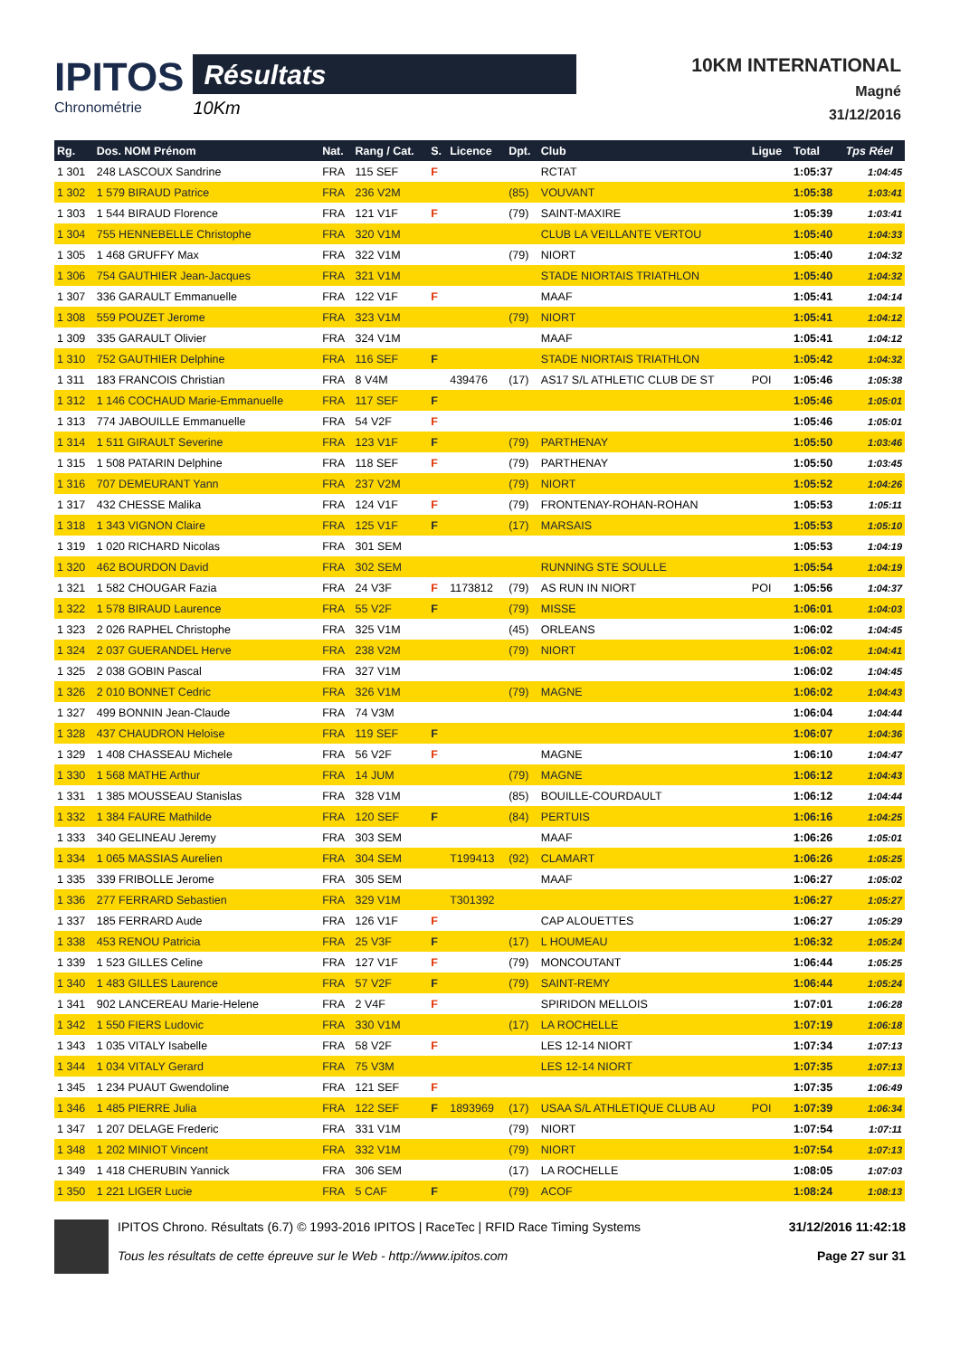IPITOS
Chronométrie
Résultats
10Km
10KM INTERNATIONAL
Magné
31/12/2016
| Rg. | Dos. NOM Prénom | Nat. | Rang / Cat. | S. | Licence | Dpt. | Club | Ligue | Total | Tps Réel |
| --- | --- | --- | --- | --- | --- | --- | --- | --- | --- | --- |
| 1 301 | 248 LASCOUX Sandrine | FRA | 115 SEF | F | | | RCTAT | | 1:05:37 | 1:04:45 |
| 1 302 | 1 579 BIRAUD Patrice | FRA | 236 V2M | | | (85) | VOUVANT | | 1:05:38 | 1:03:41 |
| 1 303 | 1 544 BIRAUD Florence | FRA | 121 V1F | F | | (79) | SAINT-MAXIRE | | 1:05:39 | 1:03:41 |
| 1 304 | 755 HENNEBELLE Christophe | FRA | 320 V1M | | | | CLUB LA VEILLANTE VERTOU | | 1:05:40 | 1:04:33 |
| 1 305 | 1 468 GRUFFY Max | FRA | 322 V1M | | | (79) | NIORT | | 1:05:40 | 1:04:32 |
| 1 306 | 754 GAUTHIER Jean-Jacques | FRA | 321 V1M | | | | STADE NIORTAIS TRIATHLON | | 1:05:40 | 1:04:32 |
| 1 307 | 336 GARAULT Emmanuelle | FRA | 122 V1F | F | | | MAAF | | 1:05:41 | 1:04:14 |
| 1 308 | 559 POUZET Jerome | FRA | 323 V1M | | | (79) | NIORT | | 1:05:41 | 1:04:12 |
| 1 309 | 335 GARAULT Olivier | FRA | 324 V1M | | | | MAAF | | 1:05:41 | 1:04:12 |
| 1 310 | 752 GAUTHIER Delphine | FRA | 116 SEF | F | | | STADE NIORTAIS TRIATHLON | | 1:05:42 | 1:04:32 |
| 1 311 | 183 FRANCOIS Christian | FRA | 8 V4M | | 439476 | (17) | AS17 S/L ATHLETIC CLUB DE ST | POI | 1:05:46 | 1:05:38 |
| 1 312 | 1 146 COCHAUD Marie-Emmanuelle | FRA | 117 SEF | F | | | | | 1:05:46 | 1:05:01 |
| 1 313 | 774 JABOUILLE Emmanuelle | FRA | 54 V2F | F | | | | | 1:05:46 | 1:05:01 |
| 1 314 | 1 511 GIRAULT Severine | FRA | 123 V1F | F | | (79) | PARTHENAY | | 1:05:50 | 1:03:46 |
| 1 315 | 1 508 PATARIN Delphine | FRA | 118 SEF | F | | (79) | PARTHENAY | | 1:05:50 | 1:03:45 |
| 1 316 | 707 DEMEURANT Yann | FRA | 237 V2M | | | (79) | NIORT | | 1:05:52 | 1:04:26 |
| 1 317 | 432 CHESSE Malika | FRA | 124 V1F | F | | (79) | FRONTENAY-ROHAN-ROHAN | | 1:05:53 | 1:05:11 |
| 1 318 | 1 343 VIGNON Claire | FRA | 125 V1F | F | | (17) | MARSAIS | | 1:05:53 | 1:05:10 |
| 1 319 | 1 020 RICHARD Nicolas | FRA | 301 SEM | | | | | | 1:05:53 | 1:04:19 |
| 1 320 | 462 BOURDON David | FRA | 302 SEM | | | | RUNNING STE SOULLE | | 1:05:54 | 1:04:19 |
| 1 321 | 1 582 CHOUGAR Fazia | FRA | 24 V3F | F | 1173812 | (79) | AS RUN IN NIORT | POI | 1:05:56 | 1:04:37 |
| 1 322 | 1 578 BIRAUD Laurence | FRA | 55 V2F | F | | (79) | MISSE | | 1:06:01 | 1:04:03 |
| 1 323 | 2 026 RAPHEL Christophe | FRA | 325 V1M | | | (45) | ORLEANS | | 1:06:02 | 1:04:45 |
| 1 324 | 2 037 GUERANDEL Herve | FRA | 238 V2M | | | (79) | NIORT | | 1:06:02 | 1:04:41 |
| 1 325 | 2 038 GOBIN Pascal | FRA | 327 V1M | | | | | | 1:06:02 | 1:04:45 |
| 1 326 | 2 010 BONNET Cedric | FRA | 326 V1M | | | (79) | MAGNE | | 1:06:02 | 1:04:43 |
| 1 327 | 499 BONNIN Jean-Claude | FRA | 74 V3M | | | | | | 1:06:04 | 1:04:44 |
| 1 328 | 437 CHAUDRON Heloise | FRA | 119 SEF | F | | | | | 1:06:07 | 1:04:36 |
| 1 329 | 1 408 CHASSEAU Michele | FRA | 56 V2F | F | | | MAGNE | | 1:06:10 | 1:04:47 |
| 1 330 | 1 568 MATHE Arthur | FRA | 14 JUM | | | (79) | MAGNE | | 1:06:12 | 1:04:43 |
| 1 331 | 1 385 MOUSSEAU Stanislas | FRA | 328 V1M | | | (85) | BOUILLE-COURDAULT | | 1:06:12 | 1:04:44 |
| 1 332 | 1 384 FAURE Mathilde | FRA | 120 SEF | F | | (84) | PERTUIS | | 1:06:16 | 1:04:25 |
| 1 333 | 340 GELINEAU Jeremy | FRA | 303 SEM | | | | MAAF | | 1:06:26 | 1:05:01 |
| 1 334 | 1 065 MASSIAS Aurelien | FRA | 304 SEM | | T199413 | (92) | CLAMART | | 1:06:26 | 1:05:25 |
| 1 335 | 339 FRIBOLLE Jerome | FRA | 305 SEM | | | | MAAF | | 1:06:27 | 1:05:02 |
| 1 336 | 277 FERRARD Sebastien | FRA | 329 V1M | | T301392 | | | | 1:06:27 | 1:05:27 |
| 1 337 | 185 FERRARD Aude | FRA | 126 V1F | F | | | CAP ALOUETTES | | 1:06:27 | 1:05:29 |
| 1 338 | 453 RENOU Patricia | FRA | 25 V3F | F | | (17) | L HOUMEAU | | 1:06:32 | 1:05:24 |
| 1 339 | 1 523 GILLES Celine | FRA | 127 V1F | F | | (79) | MONCOUTANT | | 1:06:44 | 1:05:25 |
| 1 340 | 1 483 GILLES Laurence | FRA | 57 V2F | F | | (79) | SAINT-REMY | | 1:06:44 | 1:05:24 |
| 1 341 | 902 LANCEREAU Marie-Helene | FRA | 2 V4F | F | | | SPIRIDON MELLOIS | | 1:07:01 | 1:06:28 |
| 1 342 | 1 550 FIERS Ludovic | FRA | 330 V1M | | | (17) | LA ROCHELLE | | 1:07:19 | 1:06:18 |
| 1 343 | 1 035 VITALY Isabelle | FRA | 58 V2F | F | | | LES 12-14 NIORT | | 1:07:34 | 1:07:13 |
| 1 344 | 1 034 VITALY Gerard | FRA | 75 V3M | | | | LES 12-14 NIORT | | 1:07:35 | 1:07:13 |
| 1 345 | 1 234 PUAUT Gwendoline | FRA | 121 SEF | F | | | | | 1:07:35 | 1:06:49 |
| 1 346 | 1 485 PIERRE Julia | FRA | 122 SEF | F | 1893969 | (17) | USAA S/L ATHLETIQUE CLUB AU | POI | 1:07:39 | 1:06:34 |
| 1 347 | 1 207 DELAGE Frederic | FRA | 331 V1M | | | (79) | NIORT | | 1:07:54 | 1:07:11 |
| 1 348 | 1 202 MINIOT Vincent | FRA | 332 V1M | | | (79) | NIORT | | 1:07:54 | 1:07:13 |
| 1 349 | 1 418 CHERUBIN Yannick | FRA | 306 SEM | | | (17) | LA ROCHELLE | | 1:08:05 | 1:07:03 |
| 1 350 | 1 221 LIGER Lucie | FRA | 5 CAF | F | | (79) | ACOF | | 1:08:24 | 1:08:13 |
IPITOS Chrono. Résultats (6.7) © 1993-2016 IPITOS | RaceTec | RFID Race Timing Systems
Tous les résultats de cette épreuve sur le Web - http://www.ipitos.com
31/12/2016 11:42:18
Page 27 sur 31